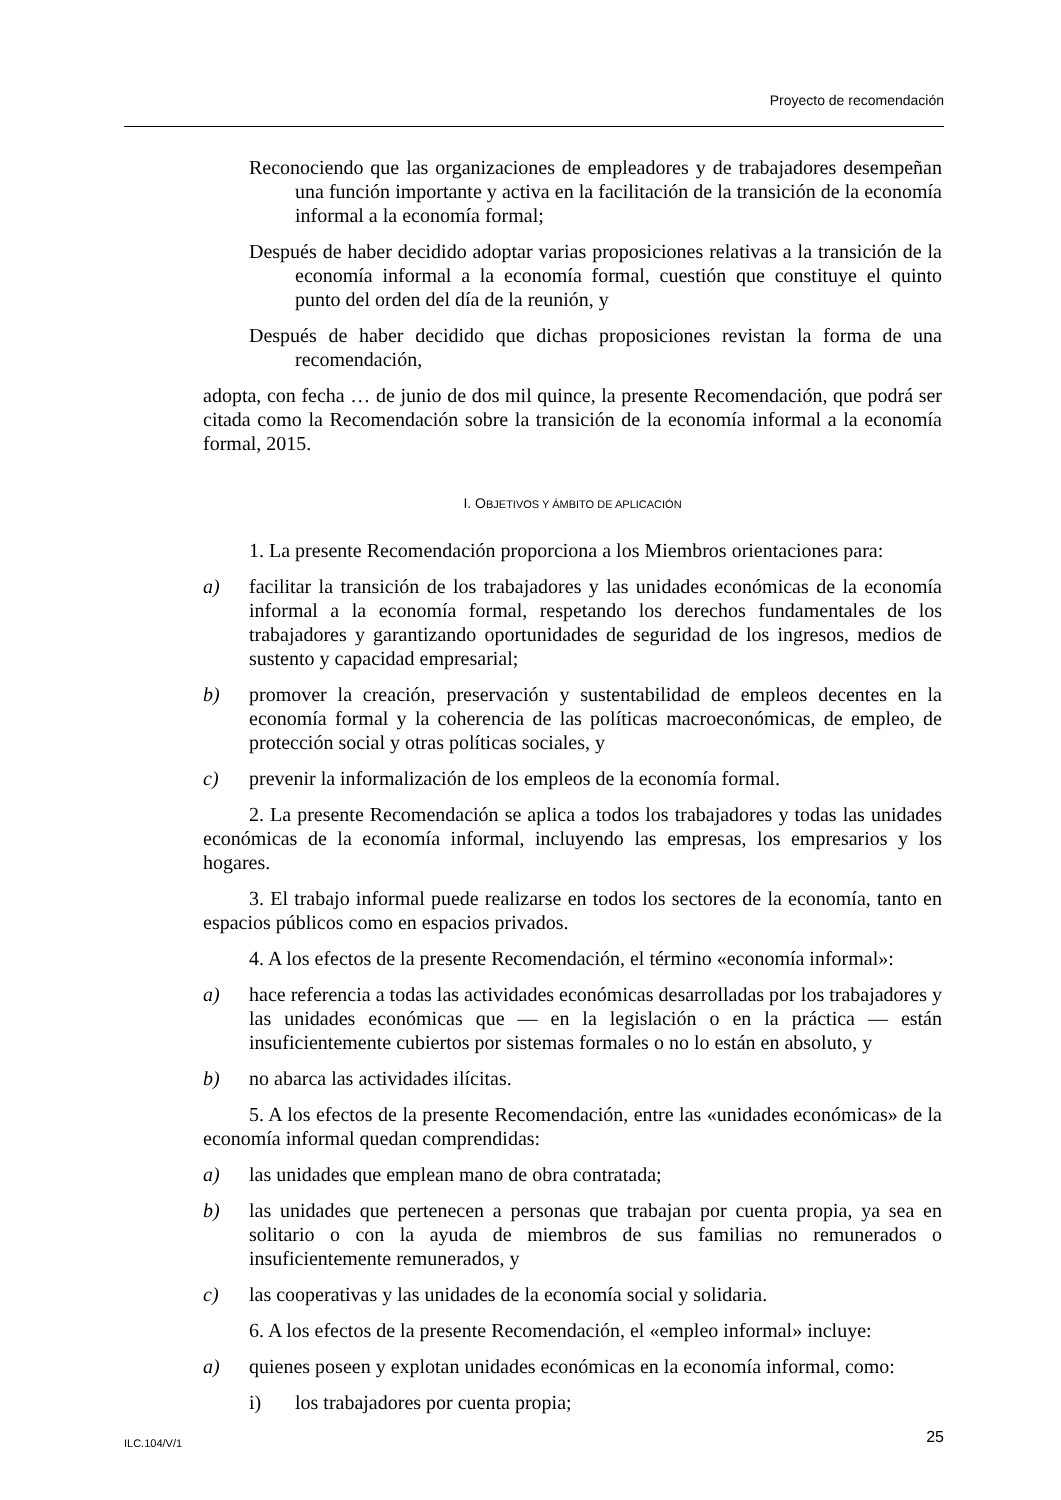Proyecto de recomendación
Reconociendo que las organizaciones de empleadores y de trabajadores desempeñan una función importante y activa en la facilitación de la transición de la economía informal a la economía formal;
Después de haber decidido adoptar varias proposiciones relativas a la transición de la economía informal a la economía formal, cuestión que constituye el quinto punto del orden del día de la reunión, y
Después de haber decidido que dichas proposiciones revistan la forma de una recomendación,
adopta, con fecha … de junio de dos mil quince, la presente Recomendación, que podrá ser citada como la Recomendación sobre la transición de la economía informal a la economía formal, 2015.
I. OBJETIVOS Y ÁMBITO DE APLICACIÓN
1. La presente Recomendación proporciona a los Miembros orientaciones para:
a) facilitar la transición de los trabajadores y las unidades económicas de la economía informal a la economía formal, respetando los derechos fundamentales de los trabajadores y garantizando oportunidades de seguridad de los ingresos, medios de sustento y capacidad empresarial;
b) promover la creación, preservación y sustentabilidad de empleos decentes en la economía formal y la coherencia de las políticas macroeconómicas, de empleo, de protección social y otras políticas sociales, y
c) prevenir la informalización de los empleos de la economía formal.
2. La presente Recomendación se aplica a todos los trabajadores y todas las unidades económicas de la economía informal, incluyendo las empresas, los empresarios y los hogares.
3. El trabajo informal puede realizarse en todos los sectores de la economía, tanto en espacios públicos como en espacios privados.
4. A los efectos de la presente Recomendación, el término «economía informal»:
a) hace referencia a todas las actividades económicas desarrolladas por los trabajadores y las unidades económicas que — en la legislación o en la práctica — están insuficientemente cubiertos por sistemas formales o no lo están en absoluto, y
b) no abarca las actividades ilícitas.
5. A los efectos de la presente Recomendación, entre las «unidades económicas» de la economía informal quedan comprendidas:
a) las unidades que emplean mano de obra contratada;
b) las unidades que pertenecen a personas que trabajan por cuenta propia, ya sea en solitario o con la ayuda de miembros de sus familias no remunerados o insuficientemente remunerados, y
c) las cooperativas y las unidades de la economía social y solidaria.
6. A los efectos de la presente Recomendación, el «empleo informal» incluye:
a) quienes poseen y explotan unidades económicas en la economía informal, como:
i) los trabajadores por cuenta propia;
ILC.104/V/1 25